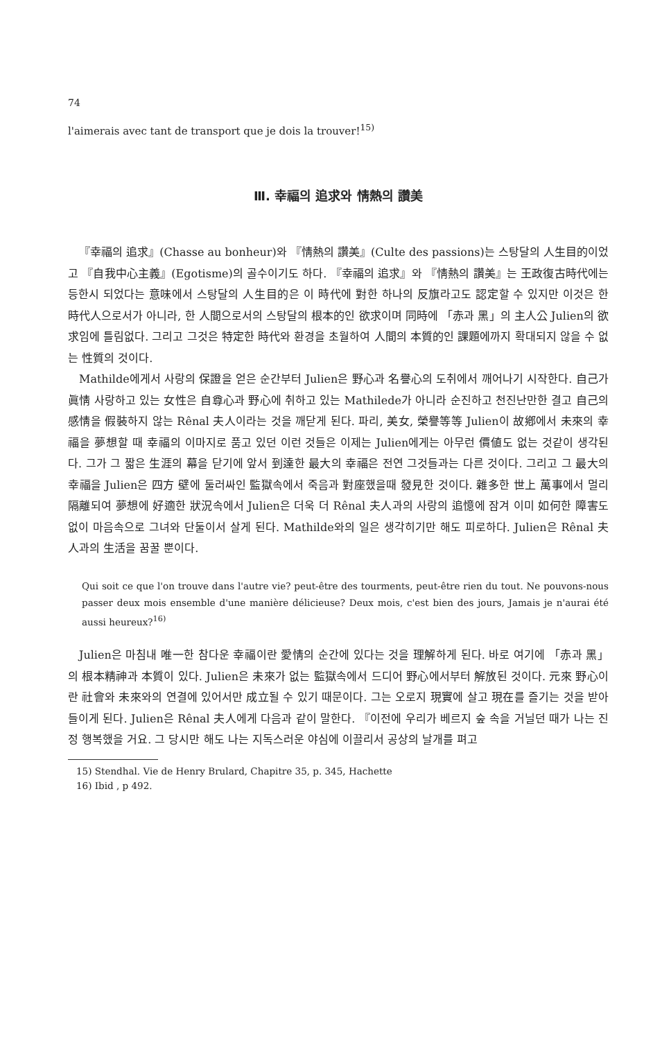74
l'aimerais avec tant de transport que je dois la trouver!<sup>15)</sup>
Ⅲ. 幸福의 追求와 情熱의 讚美
『幸福의 追求』(Chasse au bonheur)와 『情熱의 讚美』(Culte des passions)는 스탕달의 人生目的이었고 『自我中心主義』(Egotisme)의 골수이기도 하다. 『幸福의 追求』와 『情熱의 讚美』는 王政復古時代에는 등한시 되었다는 意味에서 스탕달의 人生目的은 이 時代에 對한 하나의 反旗라고도 認定할 수 있지만 이것은 한 時代人으로서가 아니라, 한 人間으로서의 스탕달의 根本的인 欲求이며 同時에 「赤과 黑」의 主人公 Julien의 欲求임에 틀림없다. 그리고 그것은 特定한 時代와 환경을 초월하여 人間의 本質的인 課題에까지 확대되지 않을 수 없는 性質의 것이다.
Mathilde에게서 사랑의 保證을 얻은 순간부터 Julien은 野心과 名譽心의 도취에서 깨어나기 시작한다. 自己가 眞情 사랑하고 있는 女性은 自尊心과 野心에 취하고 있는 Mathilede가 아니라 순진하고 천진난만한 결고 自己의 感情을 假裝하지 않는 Rênal 夫人이라는 것을 깨닫게 된다. 파리, 美女, 榮譽等等 Julien이 故鄕에서 未來의 幸福을 夢想할 때 幸福의 이마지로 품고 있던 이런 것들은 이제는 Julien에게는 아무런 價値도 없는 것같이 생각된다. 그가 그 짧은 生涯의 幕을 닫기에 앞서 到達한 最大의 幸福은 전연 그것들과는 다른 것이다. 그리고 그 最大의 幸福을 Julien은 四方 壁에 둘러싸인 監獄속에서 죽음과 對座했을때 發見한 것이다. 雜多한 世上 萬事에서 멀리 隔離되여 夢想에 好適한 狀況속에서 Julien은 더욱 더 Rênal 夫人과의 사랑의 追憶에 잠겨 이미 如何한 障害도 없이 마음속으로 그녀와 단둘이서 살게 된다. Mathilde와의 일은 생각히기만 해도 피로하다. Julien은 Rênal 夫人과의 生活을 꿈꿀 뿐이다.
Qui soit ce que l'on trouve dans l'autre vie? peut-être des tourments, peut-être rien du tout. Ne pouvons-nous passer deux mois ensemble d'une manière délicieuse? Deux mois, c'est bien des jours, Jamais je n'aurai été aussi heureux?<sup>16)</sup>
Julien은 마침내 唯一한 참다운 幸福이란 愛情의 순간에 있다는 것을 理解하게 된다. 바로 여기에 「赤과 黑」의 根本精神과 本質이 있다. Julien은 未來가 없는 監獄속에서 드디어 野心에서부터 解放된 것이다. 元來 野心이란 社會와 未來와의 연결에 있어서만 成立될 수 있기 때문이다. 그는 오로지 現實에 살고 現在를 즐기는 것을 받아들이게 된다. Julien은 Rênal 夫人에게 다음과 같이 말한다. 『이전에 우리가 베르지 숲 속을 거닐던 때가 나는 진정 행복했을 거요. 그 당시만 해도 나는 지독스러운 야심에 이끌리서 공상의 날개를 펴고
15) Stendhal. Vie de Henry Brulard, Chapitre 35, p. 345, Hachette
16) Ibid , p 492.